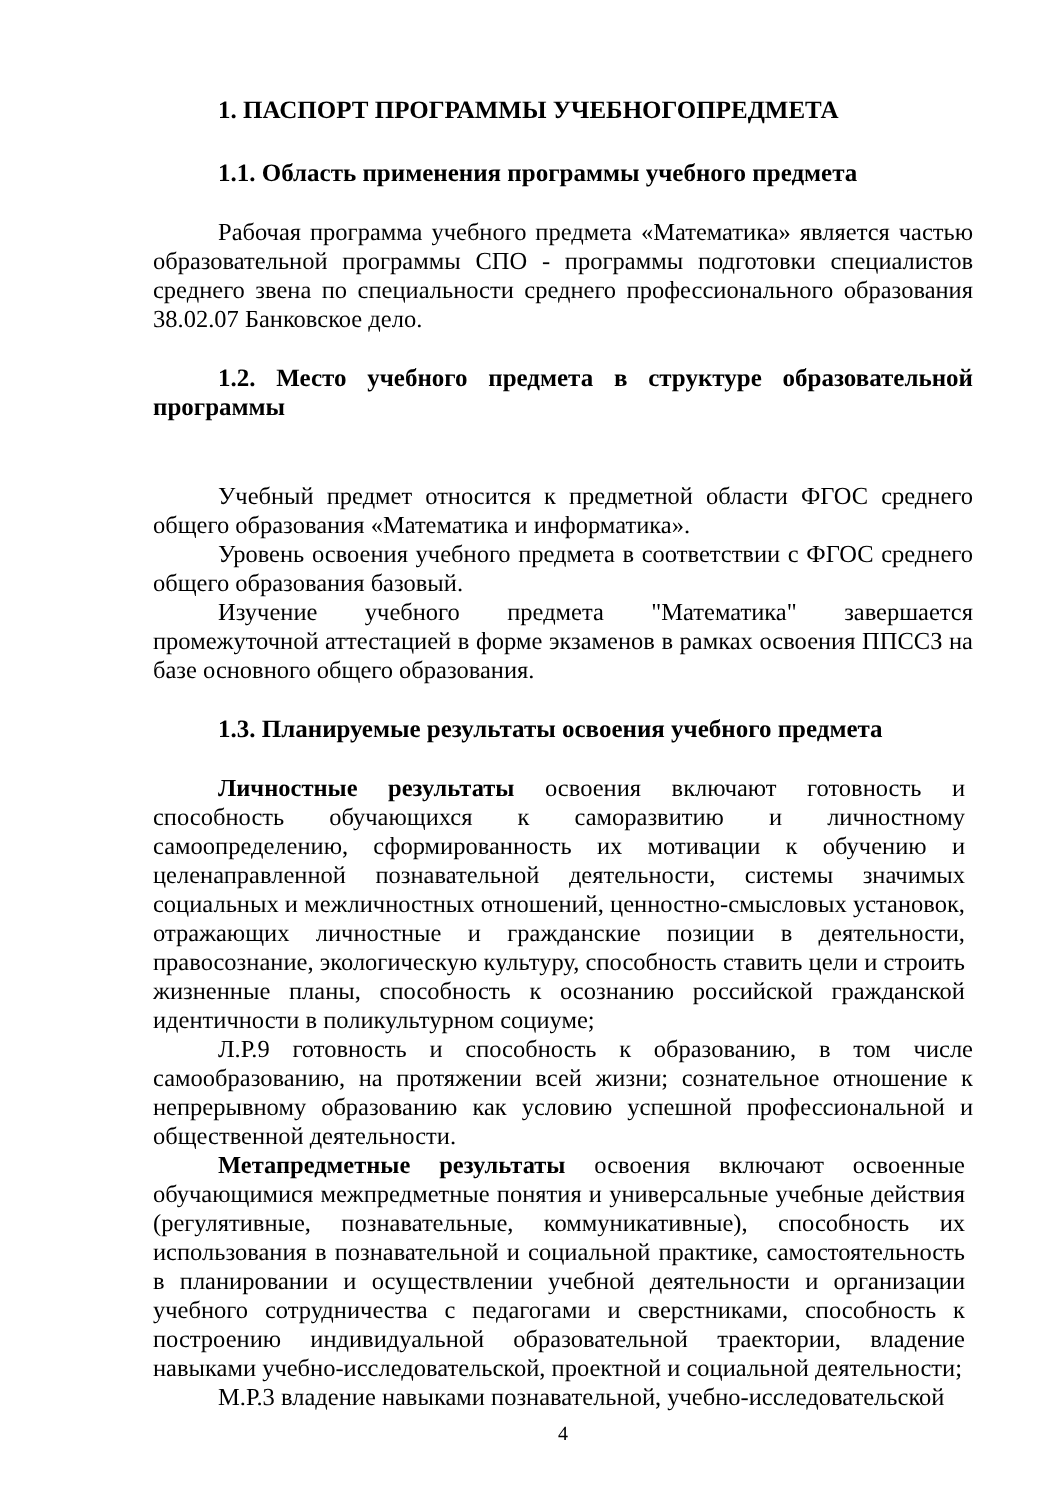1. ПАСПОРТ ПРОГРАММЫ УЧЕБНОГОПРЕДМЕТА
1.1. Область применения программы учебного предмета
Рабочая программа учебного предмета «Математика» является частью образовательной программы СПО - программы подготовки специалистов среднего звена по специальности среднего профессионального образования 38.02.07 Банковское дело.
1.2. Место учебного предмета в структуре образовательной программы
Учебный предмет относится к предметной области ФГОС среднего общего образования «Математика и информатика».
Уровень освоения учебного предмета в соответствии с ФГОС среднего общего образования базовый.
Изучение учебного предмета "Математика" завершается промежуточной аттестацией в форме экзаменов в рамках освоения ППССЗ на базе основного общего образования.
1.3. Планируемые результаты освоения учебного предмета
Личностные результаты освоения включают готовность и способность обучающихся к саморазвитию и личностному самоопределению, сформированность их мотивации к обучению и целенаправленной познавательной деятельности, системы значимых социальных и межличностных отношений, ценностно-смысловых установок, отражающих личностные и гражданские позиции в деятельности, правосознание, экологическую культуру, способность ставить цели и строить жизненные планы, способность к осознанию российской гражданской идентичности в поликультурном социуме;
Л.Р.9 готовность и способность к образованию, в том числе самообразованию, на протяжении всей жизни; сознательное отношение к непрерывному образованию как условию успешной профессиональной и общественной деятельности.
Метапредметные результаты освоения включают освоенные обучающимися межпредметные понятия и универсальные учебные действия (регулятивные, познавательные, коммуникативные), способность их использования в познавательной и социальной практике, самостоятельность в планировании и осуществлении учебной деятельности и организации учебного сотрудничества с педагогами и сверстниками, способность к построению индивидуальной образовательной траектории, владение навыками учебно-исследовательской, проектной и социальной деятельности;
М.Р.3 владение навыками познавательной, учебно-исследовательской
4